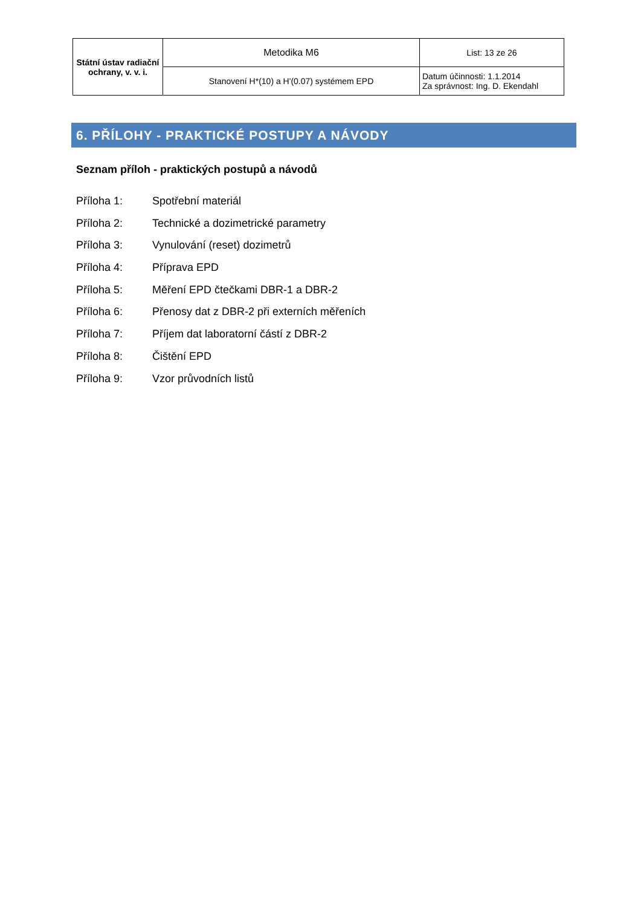| Státní ústav radiační ochrany, v. v. i. | Metodika M6 | List: 13 ze 26 |
| | Stanovení H*(10) a H'(0.07) systémem EPD | Datum účinnosti: 1.1.2014 Za správnost: Ing. D. Ekendahl |
6. PŘÍLOHY - PRAKTICKÉ POSTUPY A NÁVODY
Seznam příloh - praktických postupů a návodů
Příloha 1: Spotřební materiál
Příloha 2: Technické a dozimetrické parametry
Příloha 3: Vynulování (reset) dozimetrů
Příloha 4: Příprava EPD
Příloha 5: Měření EPD čtečkami DBR-1 a DBR-2
Příloha 6: Přenosy dat z DBR-2 při externích měřeních
Příloha 7: Příjem dat laboratorní částí z DBR-2
Příloha 8: Čištění EPD
Příloha 9: Vzor průvodních listů